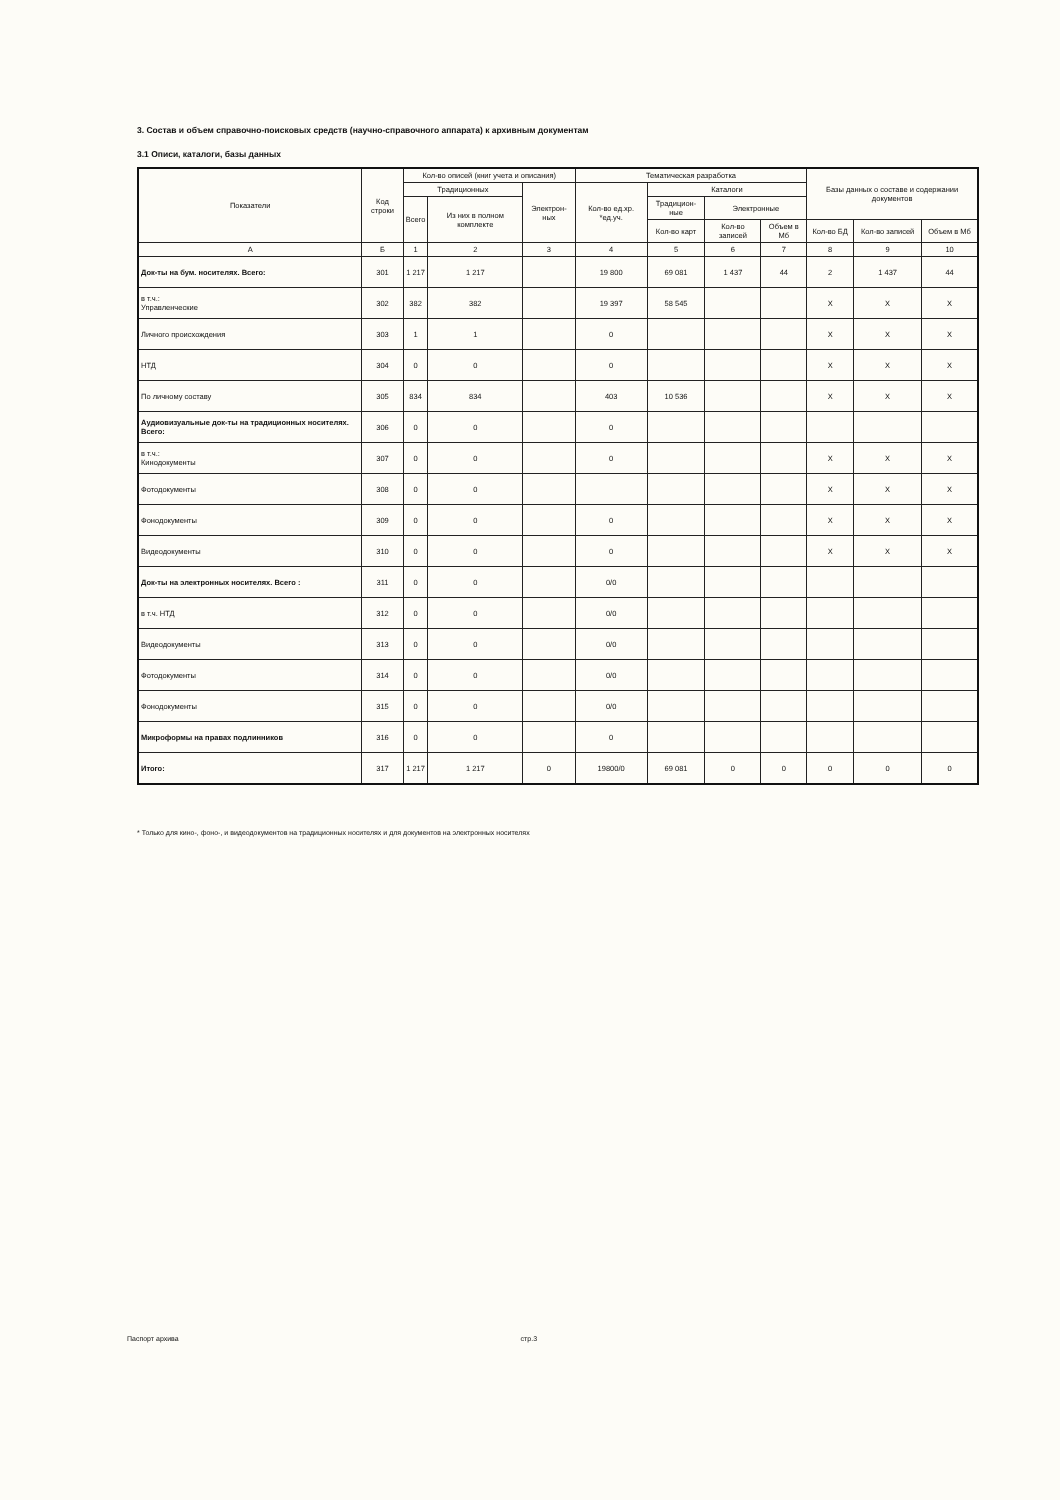3. Состав и объем справочно-поисковых средств (научно-справочного аппарата) к архивным документам
3.1 Описи, каталоги, базы данных
| Показатели | Код строки | Кол-во описей (книг учета и описания) | | | Тематическая разработка | | | | Базы данных о составе и содержании документов | | |
| --- | --- | --- | --- | --- | --- | --- | --- | --- | --- | --- | --- |
| | | Традиционных | | Электрон-ных | Кол-во ед.хр. *ед.уч. | Каталоги | | | | | |
| | | Всего | Из них в полном комплекте | | | Традицион-ные | Электронные | | | | |
| | | | | | | Кол-во карт | Кол-во записей | Объем в Мб | Кол-во БД | Кол-во записей | Объем в Мб |
| А | Б | 1 | 2 | 3 | 4 | 5 | 6 | 7 | 8 | 9 | 10 |
| Док-ты на бум. носителях. Всего: | 301 | 1 217 | 1 217 | | 19 800 | 69 081 | 1 437 | 44 | 2 | 1 437 | 44 |
| в т.ч.: Управленческие | 302 | 382 | 382 | | 19 397 | 58 545 | | | X | X | X |
| Личного происхождения | 303 | 1 | 1 | | 0 | | | | X | X | X |
| НТД | 304 | 0 | 0 | | 0 | | | | X | X | X |
| По личному составу | 305 | 834 | 834 | | 403 | 10 536 | | | X | X | X |
| Аудиовизуальные док-ты на традиционных носителях. Всего: | 306 | 0 | 0 | | 0 | | | | | | |
| в т.ч.: Кинодокументы | 307 | 0 | 0 | | 0 | | | | X | X | X |
| Фотодокументы | 308 | 0 | 0 | | | | | | X | X | X |
| Фонодокументы | 309 | 0 | 0 | | 0 | | | | X | X | X |
| Видеодокументы | 310 | 0 | 0 | | 0 | | | | X | X | X |
| Док-ты на электронных носителях. Всего : | 311 | 0 | 0 | | 0/0 | | | | | | |
| в т.ч. НТД | 312 | 0 | 0 | | 0/0 | | | | | | |
| Видеодокументы | 313 | 0 | 0 | | 0/0 | | | | | | |
| Фотодокументы | 314 | 0 | 0 | | 0/0 | | | | | | |
| Фонодокументы | 315 | 0 | 0 | | 0/0 | | | | | | |
| Микроформы на правах подлинников | 316 | 0 | 0 | | 0 | | | | | | |
| Итого: | 317 | 1 217 | 1 217 | 0 | 19800/0 | 69 081 | 0 | 0 | 0 | 0 | 0 |
* Только для кино-, фоно-, и видеодокументов на традиционных носителях и для документов на электронных носителях
Паспорт архива стр.3